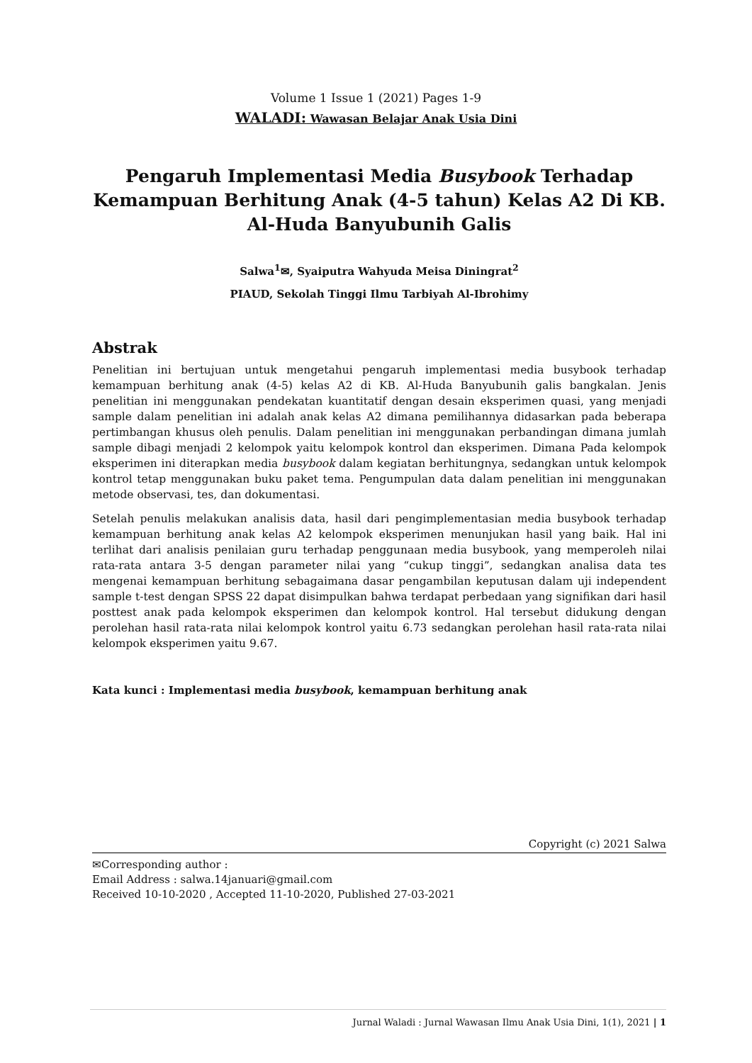Volume 1 Issue 1 (2021) Pages 1-9
WALADI: Wawasan Belajar Anak Usia Dini
Pengaruh Implementasi Media Busybook Terhadap Kemampuan Berhitung Anak (4-5 tahun) Kelas A2 Di KB. Al-Huda Banyubunih Galis
Salwa<sup>1</sup>✉, Syaiputra Wahyuda Meisa Diningrat<sup>2</sup>
PIAUD, Sekolah Tinggi Ilmu Tarbiyah Al-Ibrohimy
Abstrak
Penelitian ini bertujuan untuk mengetahui pengaruh implementasi media busybook terhadap kemampuan berhitung anak (4-5) kelas A2 di KB. Al-Huda Banyubunih galis bangkalan. Jenis penelitian ini menggunakan pendekatan kuantitatif dengan desain eksperimen quasi, yang menjadi sample dalam penelitian ini adalah anak kelas A2 dimana pemilihannya didasarkan pada beberapa pertimbangan khusus oleh penulis. Dalam penelitian ini menggunakan perbandingan dimana jumlah sample dibagi menjadi 2 kelompok yaitu kelompok kontrol dan eksperimen. Dimana Pada kelompok eksperimen ini diterapkan media busybook dalam kegiatan berhitungnya, sedangkan untuk kelompok kontrol tetap menggunakan buku paket tema. Pengumpulan data dalam penelitian ini menggunakan metode observasi, tes, dan dokumentasi.
Setelah penulis melakukan analisis data, hasil dari pengimplementasian media busybook terhadap kemampuan berhitung anak kelas A2 kelompok eksperimen menunjukan hasil yang baik. Hal ini terlihat dari analisis penilaian guru terhadap penggunaan media busybook, yang memperoleh nilai rata-rata antara 3-5 dengan parameter nilai yang “cukup tinggi”, sedangkan analisa data tes mengenai kemampuan berhitung sebagaimana dasar pengambilan keputusan dalam uji independent sample t-test dengan SPSS 22 dapat disimpulkan bahwa terdapat perbedaan yang signifikan dari hasil posttest anak pada kelompok eksperimen dan kelompok kontrol. Hal tersebut didukung dengan perolehan hasil rata-rata nilai kelompok kontrol yaitu 6.73 sedangkan perolehan hasil rata-rata nilai kelompok eksperimen yaitu 9.67.
Kata kunci : Implementasi media busybook, kemampuan berhitung anak
Copyright (c) 2021 Salwa
✉Corresponding author :
Email Address : salwa.14januari@gmail.com
Received 10-10-2020 , Accepted 11-10-2020, Published 27-03-2021
Jurnal Waladi : Jurnal Wawasan Ilmu Anak Usia Dini, 1(1), 2021 | 1